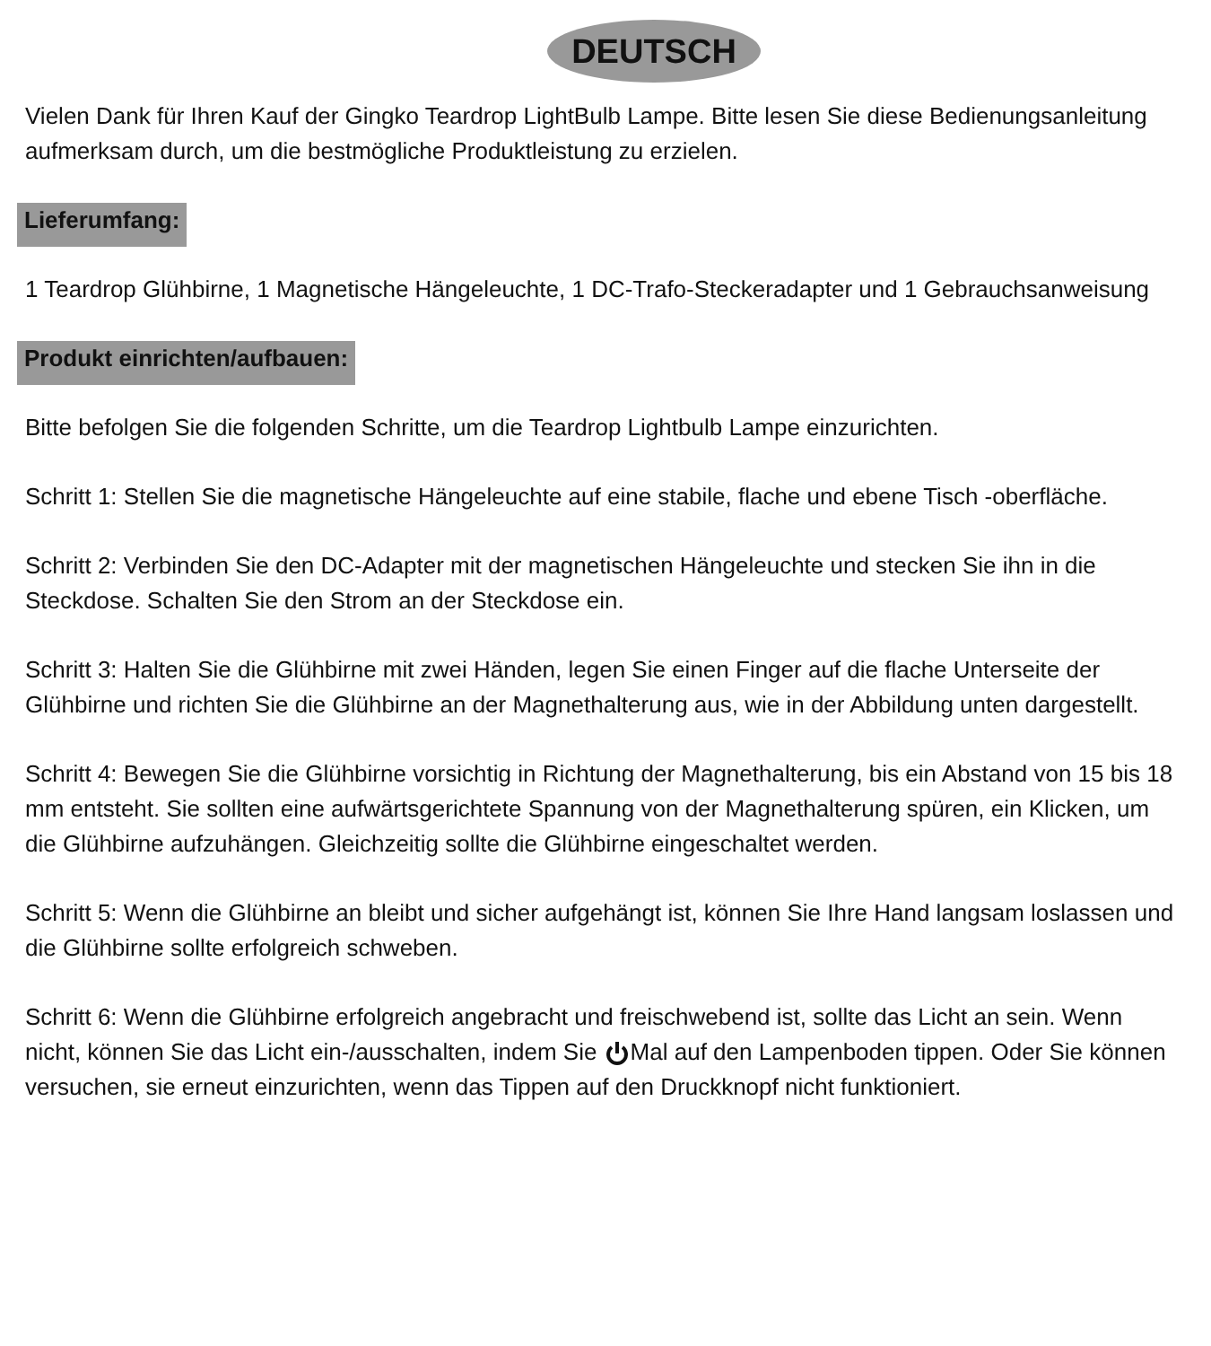DEUTSCH
Vielen Dank für Ihren Kauf der Gingko Teardrop LightBulb Lampe. Bitte lesen Sie diese Bedienungsanleitung aufmerksam durch, um die bestmögliche Produktleistung zu erzielen.
Lieferumfang:
1 Teardrop Glühbirne, 1 Magnetische Hängeleuchte, 1 DC-Trafo-Steckeradapter und 1 Gebrauchsanweisung
Produkt einrichten/aufbauen:
Bitte befolgen Sie die folgenden Schritte, um die Teardrop Lightbulb Lampe einzurichten.
Schritt 1: Stellen Sie die magnetische Hängeleuchte auf eine stabile, flache und ebene Tisch -oberfläche.
Schritt 2: Verbinden Sie den DC-Adapter mit der magnetischen Hängeleuchte und stecken Sie ihn in die Steckdose. Schalten Sie den Strom an der Steckdose ein.
Schritt 3: Halten Sie die Glühbirne mit zwei Händen, legen Sie einen Finger auf die flache Unterseite der Glühbirne und richten Sie die Glühbirne an der Magnethalterung aus, wie in der Abbildung unten dargestellt.
Schritt 4: Bewegen Sie die Glühbirne vorsichtig in Richtung der Magnethalterung, bis ein Abstand von 15 bis 18 mm entsteht. Sie sollten eine aufwärtsgerichtete Spannung von der Magnethalterung spüren, ein Klicken, um die Glühbirne aufzuhängen. Gleichzeitig sollte die Glühbirne eingeschaltet werden.
Schritt 5: Wenn die Glühbirne an bleibt und sicher aufgehängt ist, können Sie Ihre Hand langsam loslassen und die Glühbirne sollte erfolgreich schweben.
Schritt 6: Wenn die Glühbirne erfolgreich angebracht und freischwebend ist, sollte das Licht an sein. Wenn nicht, können Sie das Licht ein-/ausschalten, indem Sie Mal auf den Lampenboden tippen. Oder Sie können versuchen, sie erneut einzurichten, wenn das Tippen auf den Druckknopf nicht funktioniert.